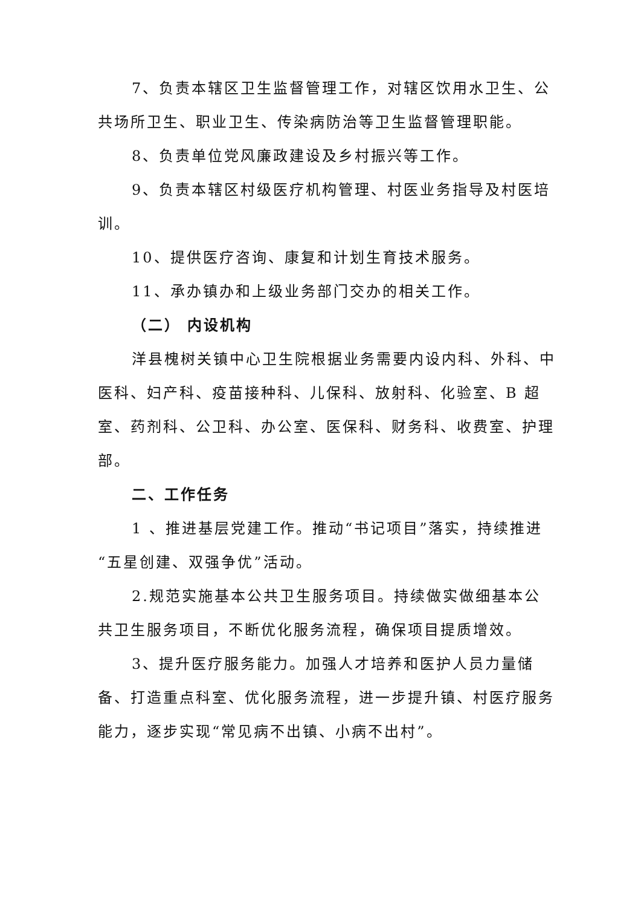7、负责本辖区卫生监督管理工作，对辖区饮用水卫生、公共场所卫生、职业卫生、传染病防治等卫生监督管理职能。
8、负责单位党风廉政建设及乡村振兴等工作。
9、负责本辖区村级医疗机构管理、村医业务指导及村医培训。
10、提供医疗咨询、康复和计划生育技术服务。
11、承办镇办和上级业务部门交办的相关工作。
（二） 内设机构
洋县槐树关镇中心卫生院根据业务需要内设内科、外科、中医科、妇产科、疫苗接种科、儿保科、放射科、化验室、B 超室、药剂科、公卫科、办公室、医保科、财务科、收费室、护理部。
二、工作任务
1 、推进基层党建工作。推动“书记项目”落实，持续推进“五星创建、双强争优”活动。
2.规范实施基本公共卫生服务项目。持续做实做细基本公共卫生服务项目，不断优化服务流程，确保项目提质增效。
3、提升医疗服务能力。加强人才培养和医护人员力量储备、打造重点科室、优化服务流程，进一步提升镇、村医疗服务能力，逐步实现“常见病不出镇、小病不出村”。